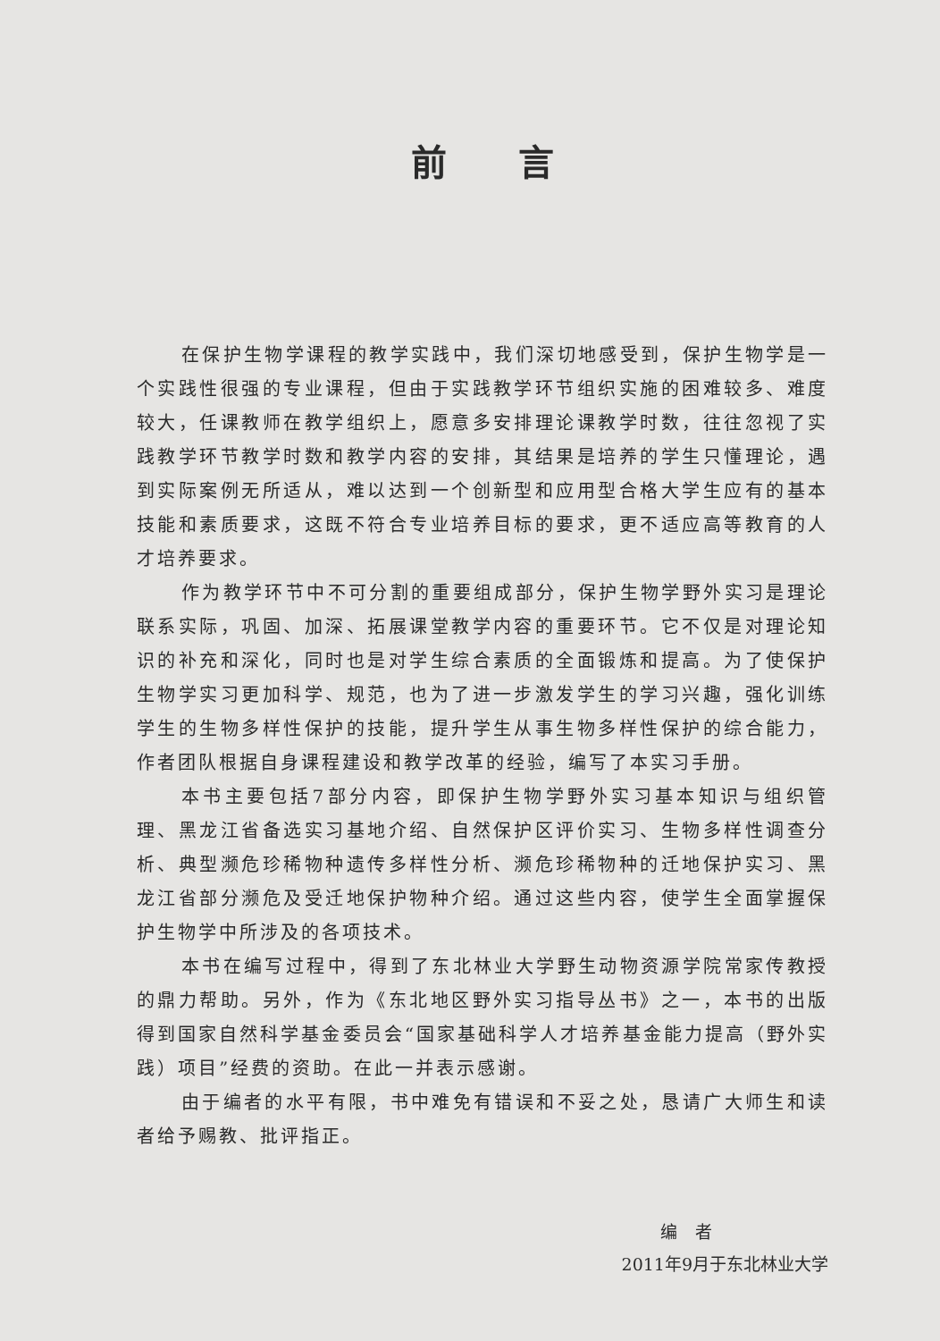前言
在保护生物学课程的教学实践中，我们深切地感受到，保护生物学是一个实践性很强的专业课程，但由于实践教学环节组织实施的困难较多、难度较大，任课教师在教学组织上，愿意多安排理论课教学时数，往往忽视了实践教学环节教学时数和教学内容的安排，其结果是培养的学生只懂理论，遇到实际案例无所适从，难以达到一个创新型和应用型合格大学生应有的基本技能和素质要求，这既不符合专业培养目标的要求，更不适应高等教育的人才培养要求。
作为教学环节中不可分割的重要组成部分，保护生物学野外实习是理论联系实际，巩固、加深、拓展课堂教学内容的重要环节。它不仅是对理论知识的补充和深化，同时也是对学生综合素质的全面锻炼和提高。为了使保护生物学实习更加科学、规范，也为了进一步激发学生的学习兴趣，强化训练学生的生物多样性保护的技能，提升学生从事生物多样性保护的综合能力，作者团队根据自身课程建设和教学改革的经验，编写了本实习手册。
本书主要包括7部分内容，即保护生物学野外实习基本知识与组织管理、黑龙江省备选实习基地介绍、自然保护区评价实习、生物多样性调查分析、典型濒危珍稀物种遗传多样性分析、濒危珍稀物种的迁地保护实习、黑龙江省部分濒危及受迁地保护物种介绍。通过这些内容，使学生全面掌握保护生物学中所涉及的各项技术。
本书在编写过程中，得到了东北林业大学野生动物资源学院常家传教授的鼎力帮助。另外，作为《东北地区野外实习指导丛书》之一，本书的出版得到国家自然科学基金委员会“国家基础科学人才培养基金能力提高（野外实践）项目”经费的资助。在此一并表示感谢。
由于编者的水平有限，书中难免有错误和不妥之处，恳请广大师生和读者给予赐教、批评指正。
编者
2011年9月于东北林业大学